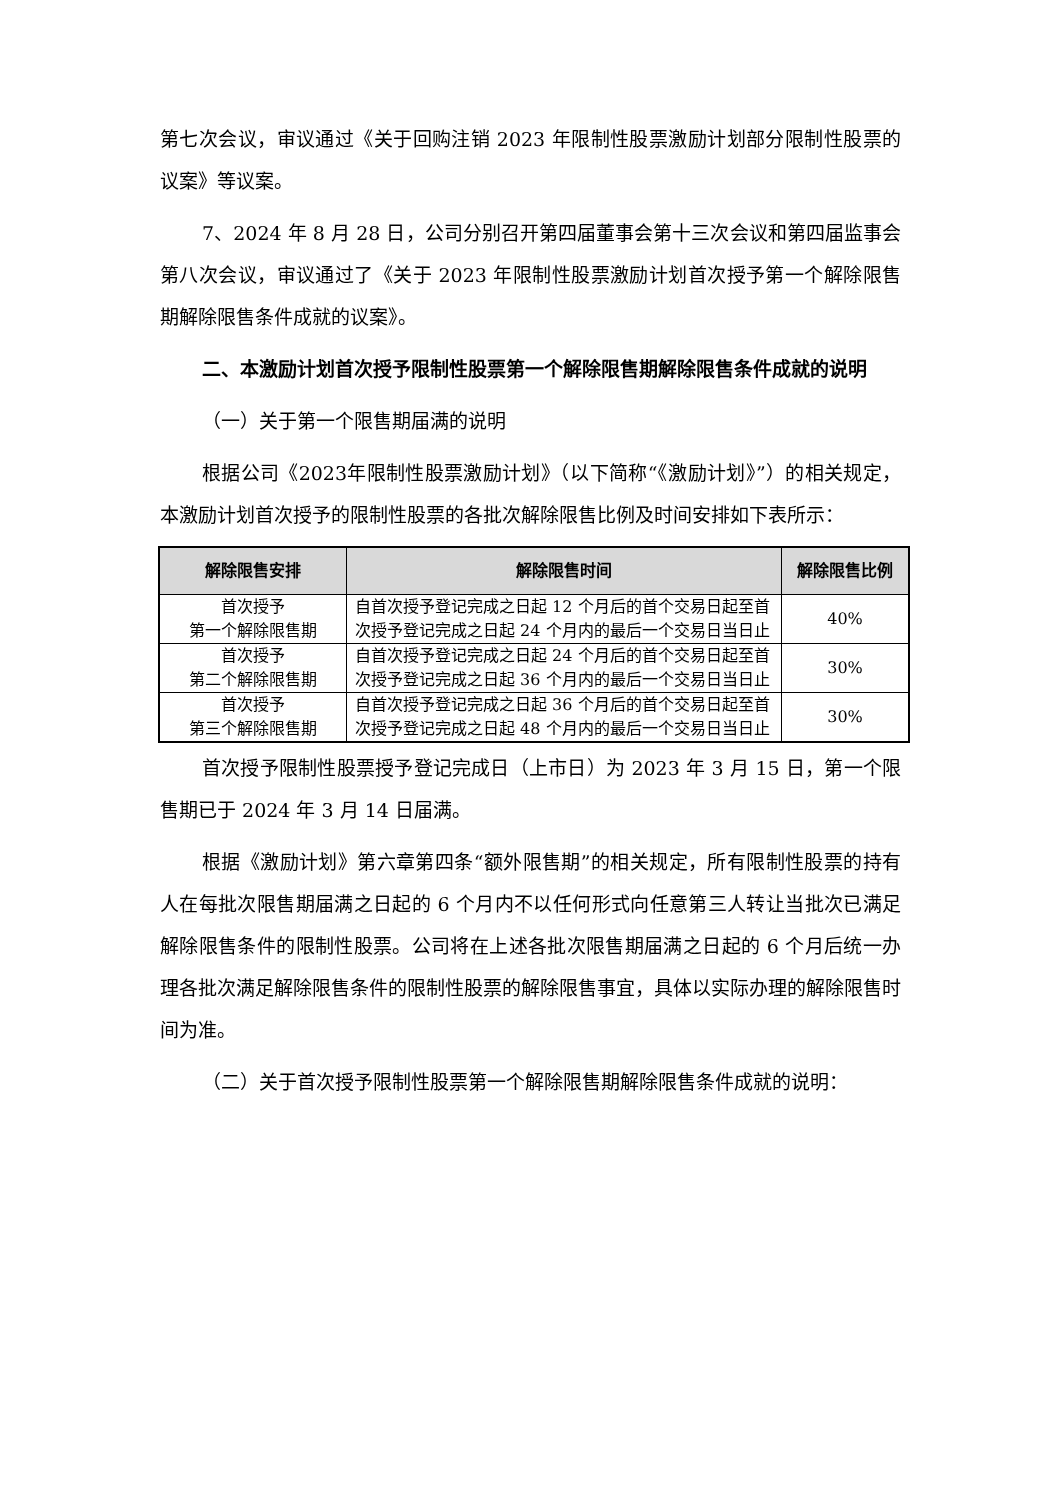第七次会议，审议通过《关于回购注销 2023 年限制性股票激励计划部分限制性股票的议案》等议案。
7、2024 年 8 月 28 日，公司分别召开第四届董事会第十三次会议和第四届监事会第八次会议，审议通过了《关于 2023 年限制性股票激励计划首次授予第一个解除限售期解除限售条件成就的议案》。
二、本激励计划首次授予限制性股票第一个解除限售期解除限售条件成就的说明
（一）关于第一个限售期届满的说明
根据公司《2023年限制性股票激励计划》（以下简称“《激励计划》”）的相关规定，本激励计划首次授予的限制性股票的各批次解除限售比例及时间安排如下表所示：
| 解除限售安排 | 解除限售时间 | 解除限售比例 |
| --- | --- | --- |
| 首次授予 第一个解除限售期 | 自首次授予登记完成之日起 12 个月后的首个交易日起至首次授予登记完成之日起 24 个月内的最后一个交易日当日止 | 40% |
| 首次授予 第二个解除限售期 | 自首次授予登记完成之日起 24 个月后的首个交易日起至首次授予登记完成之日起 36 个月内的最后一个交易日当日止 | 30% |
| 首次授予 第三个解除限售期 | 自首次授予登记完成之日起 36 个月后的首个交易日起至首次授予登记完成之日起 48 个月内的最后一个交易日当日止 | 30% |
首次授予限制性股票授予登记完成日（上市日）为 2023 年 3 月 15 日，第一个限售期已于 2024 年 3 月 14 日届满。
根据《激励计划》第六章第四条“额外限售期”的相关规定，所有限制性股票的持有人在每批次限售期届满之日起的 6 个月内不以任何形式向任意第三人转让当批次已满足解除限售条件的限制性股票。公司将在上述各批次限售期届满之日起的 6 个月后统一办理各批次满足解除限售条件的限制性股票的解除限售事宜，具体以实际办理的解除限售时间为准。
（二）关于首次授予限制性股票第一个解除限售期解除限售条件成就的说明：